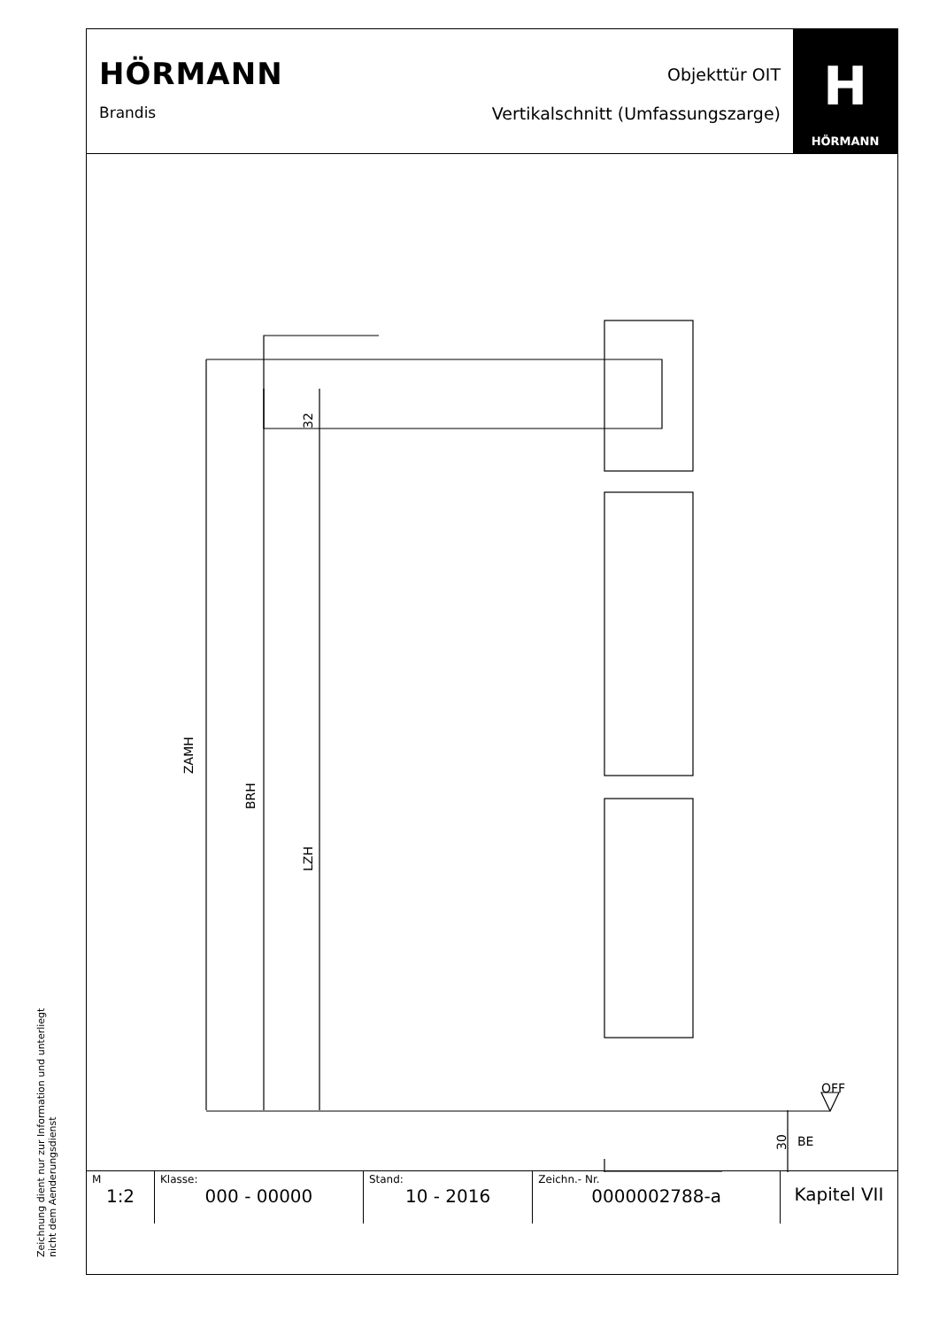Zeichnung dient nur zur Information und unterliegt nicht dem Aenderungsdienst
HÖRMANN
Brandis
Objekttür OIT
Vertikalschnitt (Umfassungszarge)
H
HÖRMANN
ZAMH
BRH
LZH
32
OFF
30
BE
| M 1:2 | Klasse: 000 - 00000 | Stand: 10 - 2016 | Zeichn.- Nr. 0000002788-a | Kapitel VII |